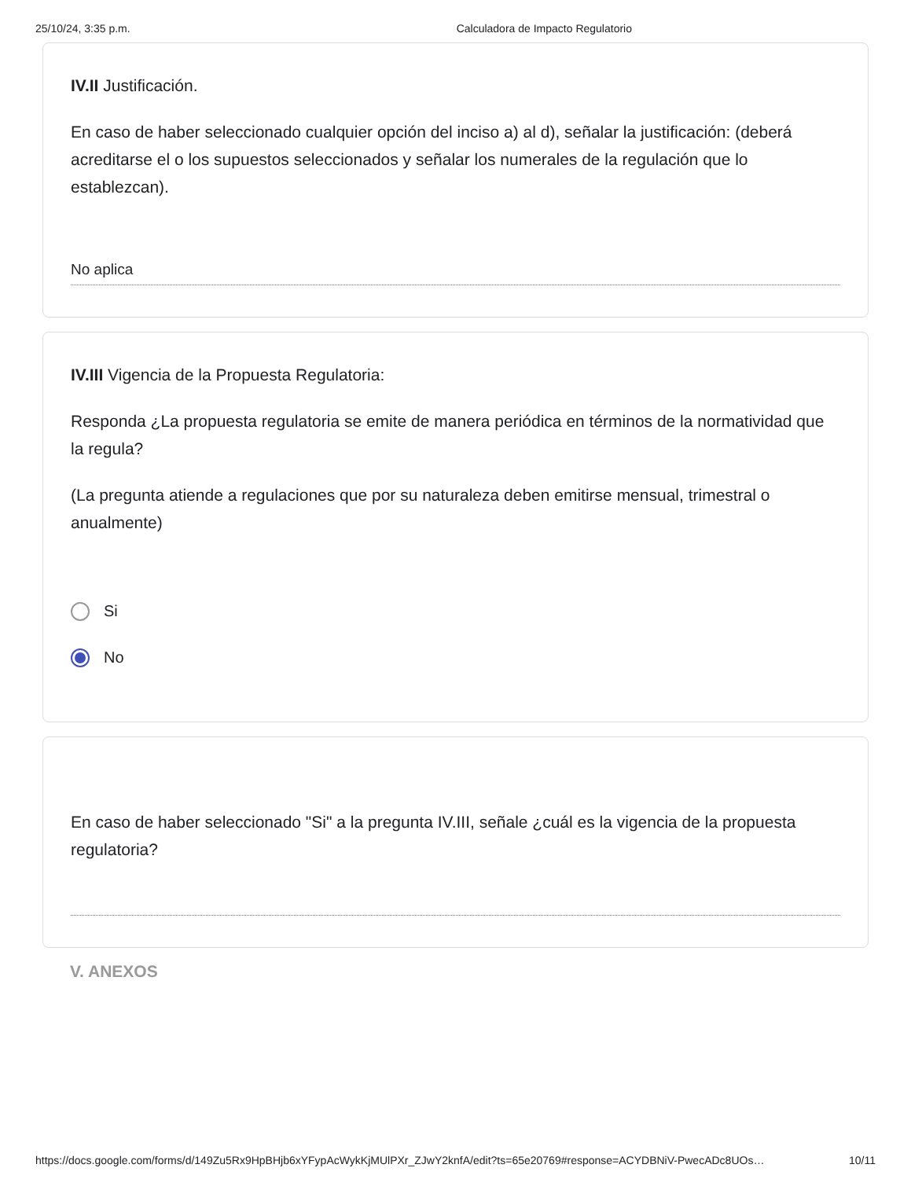25/10/24, 3:35 p.m. Calculadora de Impacto Regulatorio
IV.II Justificación.
En caso de haber seleccionado cualquier opción del inciso a) al d), señalar la justificación: (deberá acreditarse el o los supuestos seleccionados y señalar los numerales de la regulación que lo establezcan).
No aplica
IV.III Vigencia de la Propuesta Regulatoria:
Responda ¿La propuesta regulatoria se emite de manera periódica en términos de la normatividad que la regula?
(La pregunta atiende a regulaciones que por su naturaleza deben emitirse mensual, trimestral o anualmente)
Si
No
En caso de haber seleccionado "Si" a la pregunta IV.III, señale ¿cuál es la vigencia de la propuesta regulatoria?
V. ANEXOS
https://docs.google.com/forms/d/149Zu5Rx9HpBHjb6xYFypAcWykKjMUlPXr_ZJwY2knfA/edit?ts=65e20769#response=ACYDBNiV-PwecADc8UOs… 10/11